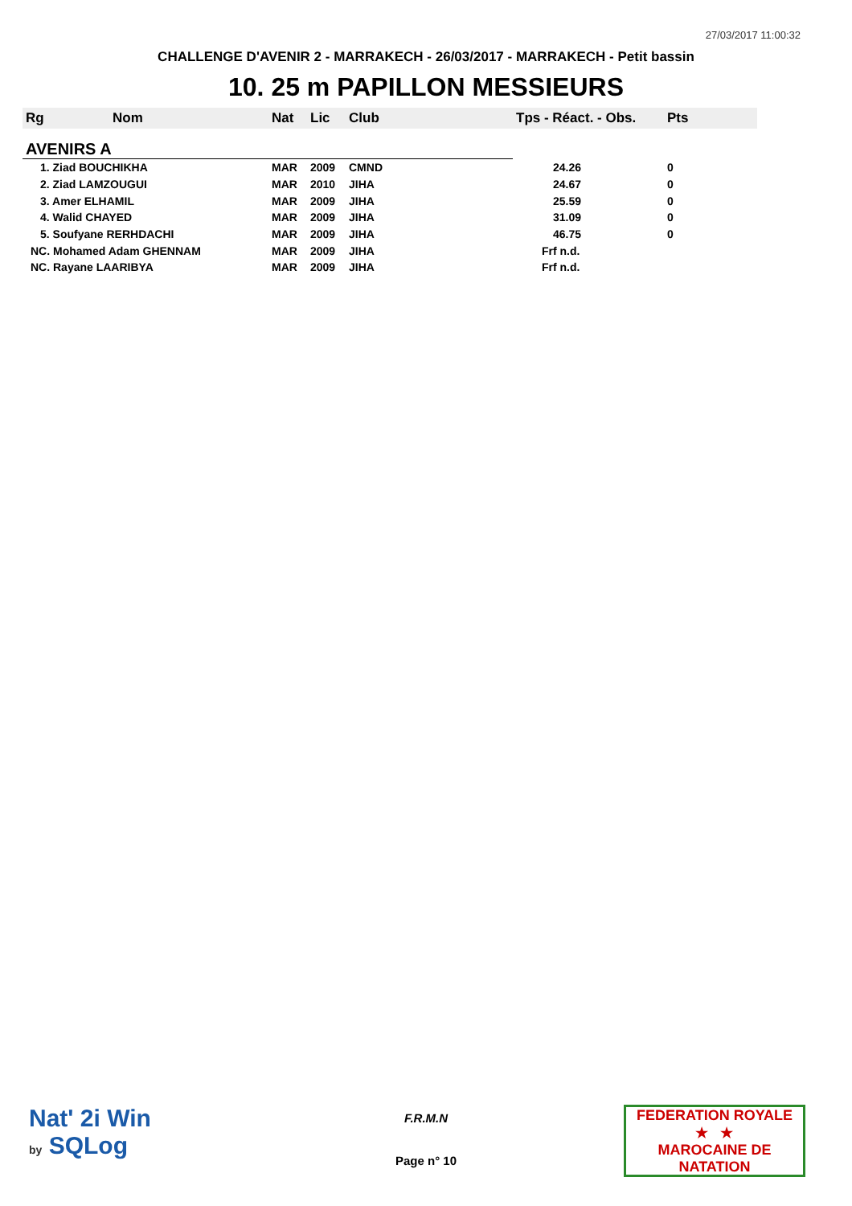27/03/2017 11:00:32
CHALLENGE D'AVENIR 2 - MARRAKECH - 26/03/2017 - MARRAKECH - Petit bassin
10. 25 m PAPILLON MESSIEURS
| Rg | Nom | Nat | Lic | Club | Tps - Réact. - Obs. | Pts |
| --- | --- | --- | --- | --- | --- | --- |
| AVENIRS A | | | | | | |
| 1. Ziad BOUCHIKHA | | MAR | 2009 | CMND | 24.26 | 0 |
| 2. Ziad LAMZOUGUI | | MAR | 2010 | JIHA | 24.67 | 0 |
| 3. Amer ELHAMIL | | MAR | 2009 | JIHA | 25.59 | 0 |
| 4. Walid CHAYED | | MAR | 2009 | JIHA | 31.09 | 0 |
| 5. Soufyane RERHDACHI | | MAR | 2009 | JIHA | 46.75 | 0 |
| NC. Mohamed Adam GHENNAM | | MAR | 2009 | JIHA | Frf n.d. | |
| NC. Rayane LAARIBYA | | MAR | 2009 | JIHA | Frf n.d. | |
Nat' 2i Win
by SQLog
F.R.M.N
Page n° 10
FEDERATION ROYALE
★ ★
MAROCAINE DE NATATION